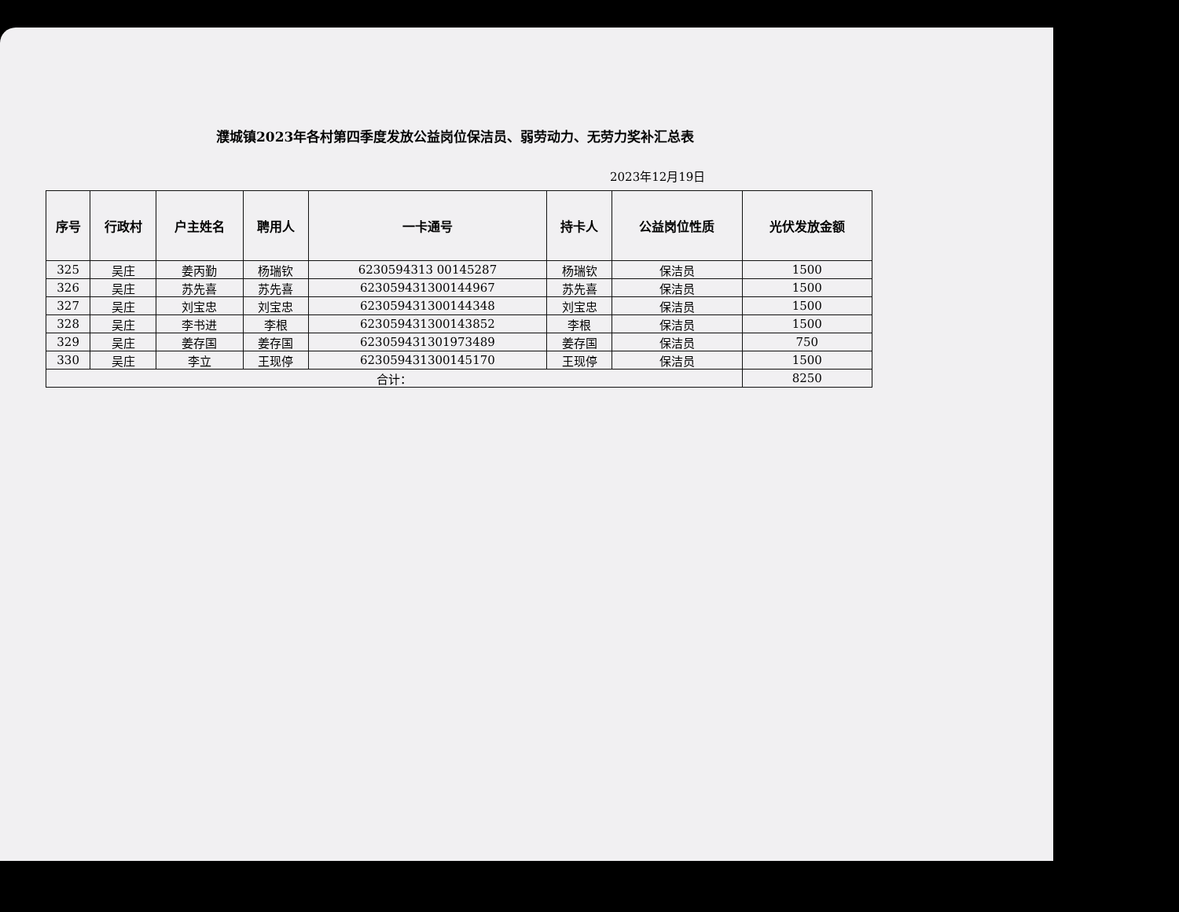濮城镇2023年各村第四季度发放公益岗位保洁员、弱劳动力、无劳力奖补汇总表
2023年12月19日
| 序号 | 行政村 | 户主姓名 | 聘用人 | 一卡通号 | 持卡人 | 公益岗位性质 | 光伏发放金额 |
| --- | --- | --- | --- | --- | --- | --- | --- |
| 325 | 吴庄 | 姜丙勤 | 杨瑞钦 | 6230594313 00145287 | 杨瑞钦 | 保洁员 | 1500 |
| 326 | 吴庄 | 苏先喜 | 苏先喜 | 623059431300144967 | 苏先喜 | 保洁员 | 1500 |
| 327 | 吴庄 | 刘宝忠 | 刘宝忠 | 623059431300144348 | 刘宝忠 | 保洁员 | 1500 |
| 328 | 吴庄 | 李书进 | 李根 | 623059431300143852 | 李根 | 保洁员 | 1500 |
| 329 | 吴庄 | 姜存国 | 姜存国 | 623059431301973489 | 姜存国 | 保洁员 | 750 |
| 330 | 吴庄 | 李立 | 王现停 | 623059431300145170 | 王现停 | 保洁员 | 1500 |
| 合计： | | | | | | | 8250 |